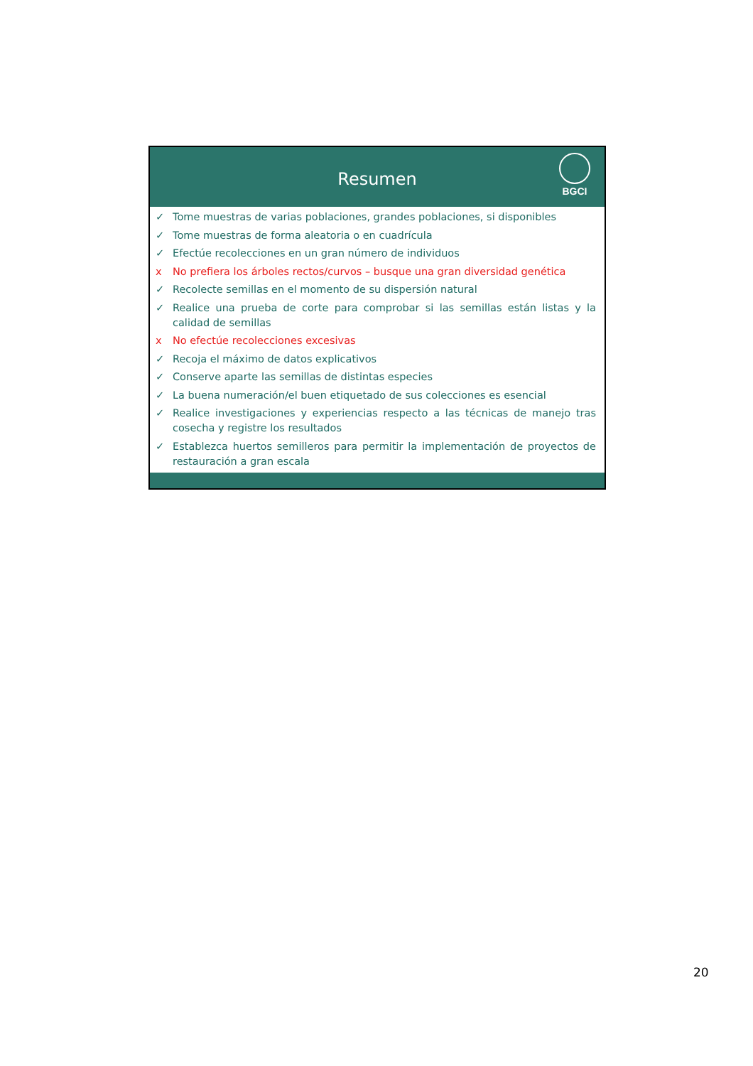Resumen
BGCI
✓ Tome muestras de varias poblaciones, grandes poblaciones, si disponibles
✓ Tome muestras de forma aleatoria o en cuadrícula
✓ Efectúe recolecciones en un gran número de individuos
x No prefiera los árboles rectos/curvos – busque una gran diversidad genética
✓ Recolecte semillas en el momento de su dispersión natural
✓ Realice una prueba de corte para comprobar si las semillas están listas y la calidad de semillas
x No efectúe recolecciones excesivas
✓ Recoja el máximo de datos explicativos
✓ Conserve aparte las semillas de distintas especies
✓ La buena numeración/el buen etiquetado de sus colecciones es esencial
✓ Realice investigaciones y experiencias respecto a las técnicas de manejo tras cosecha y registre los resultados
✓ Establezca huertos semilleros para permitir la implementación de proyectos de restauración a gran escala
20